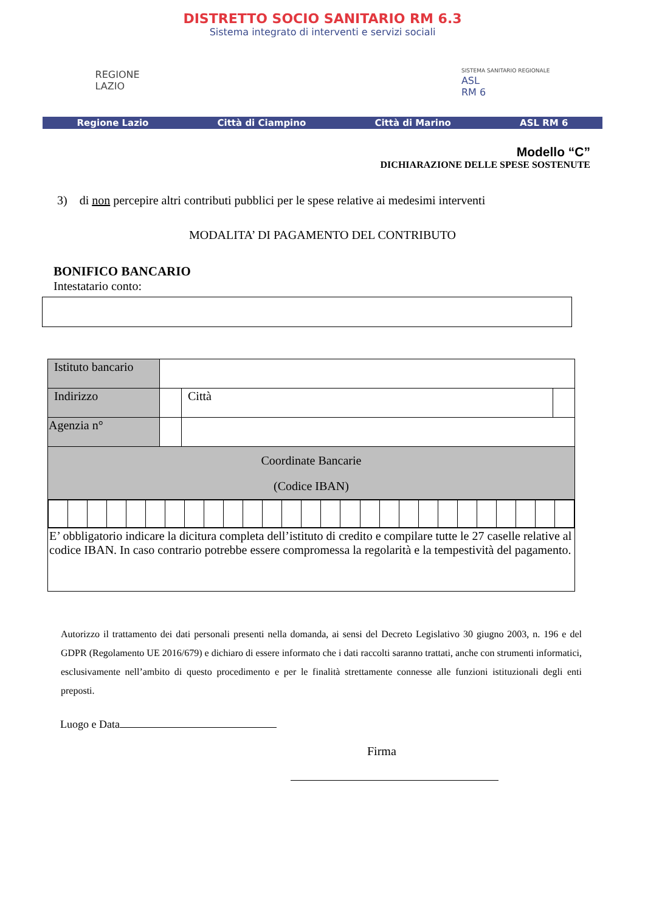DISTRETTO SOCIO SANITARIO RM 6.3
Sistema integrato di interventi e servizi sociali
REGIONE
LAZIO
SISTEMA SANITARIO REGIONALE
ASL
RM 6
Regione Lazio Città di Ciampino Città di Marino ASL RM 6
Modello “C”
DICHIARAZIONE DELLE SPESE SOSTENUTE
3) di non percepire altri contributi pubblici per le spese relative ai medesimi interventi
MODALITA’ DI PAGAMENTO DEL CONTRIBUTO
BONIFICO BANCARIO
Intestatario conto:
| Istituto bancario | | | |
| Indirizzo | | Città | |
| Agenzia n° | | | |
| Coordinate Bancarie (Codice IBAN) | | | |
| E’ obbligatorio indicare la dicitura completa dell’istituto di credito e compilare tutte le 27 caselle relative al codice IBAN. In caso contrario potrebbe essere compromessa la regolarità e la tempestività del pagamento. | | | |
Autorizzo il trattamento dei dati personali presenti nella domanda, ai sensi del Decreto Legislativo 30 giugno 2003, n. 196 e del GDPR (Regolamento UE 2016/679) e dichiaro di essere informato che i dati raccolti saranno trattati, anche con strumenti informatici, esclusivamente nell’ambito di questo procedimento e per le finalità strettamente connesse alle funzioni istituzionali degli enti preposti.
Luogo e Data
Firma